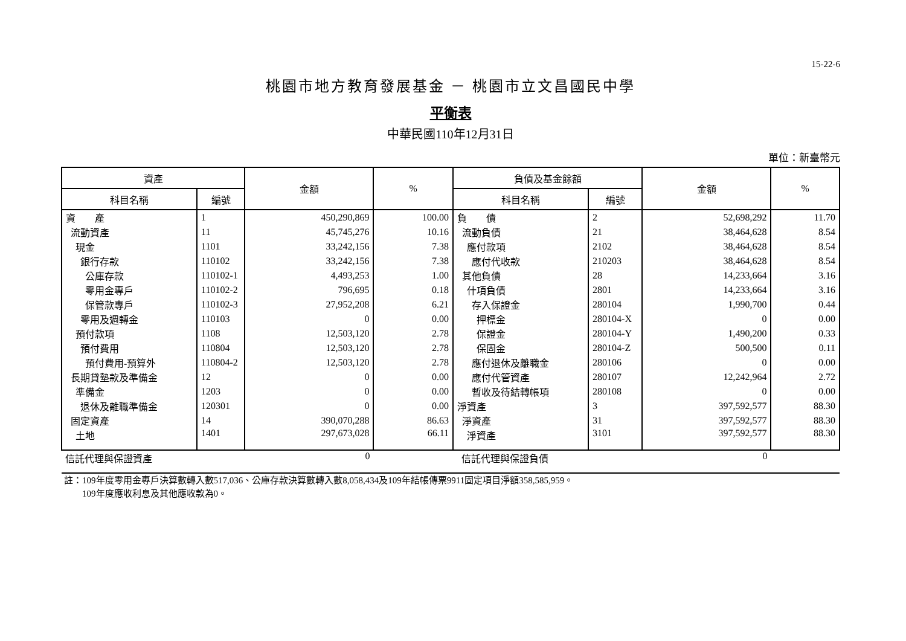15-22-6
桃園市地方教育發展基金 － 桃園市立文昌國民中學
平衡表
中華民國110年12月31日
單位：新臺幣元
| 資產 | | 金額 | % | 負債及基金餘額 | | 金額 | % |
| --- | --- | --- | --- | --- | --- | --- | --- |
| 科目名稱 | 編號 | | | 科目名稱 | 編號 | | |
| 資 產 | 1 | 450,290,869 | 100.00 | 負 債 | 2 | 52,698,292 | 11.70 |
| 流動資產 | 11 | 45,745,276 | 10.16 | 流動負債 | 21 | 38,464,628 | 8.54 |
| 現金 | 1101 | 33,242,156 | 7.38 | 應付款項 | 2102 | 38,464,628 | 8.54 |
| 銀行存款 | 110102 | 33,242,156 | 7.38 | 應付代收款 | 210203 | 38,464,628 | 8.54 |
| 公庫存款 | 110102-1 | 4,493,253 | 1.00 | 其他負債 | 28 | 14,233,664 | 3.16 |
| 零用金專戶 | 110102-2 | 796,695 | 0.18 | 什項負債 | 2801 | 14,233,664 | 3.16 |
| 保管款專戶 | 110102-3 | 27,952,208 | 6.21 | 存入保證金 | 280104 | 1,990,700 | 0.44 |
| 零用及週轉金 | 110103 | 0 | 0.00 | 押標金 | 280104-X | 0 | 0.00 |
| 預付款項 | 1108 | 12,503,120 | 2.78 | 保證金 | 280104-Y | 1,490,200 | 0.33 |
| 預付費用 | 110804 | 12,503,120 | 2.78 | 保固金 | 280104-Z | 500,500 | 0.11 |
| 預付費用-預算外 | 110804-2 | 12,503,120 | 2.78 | 應付退休及離職金 | 280106 | 0 | 0.00 |
| 長期貸墊款及準備金 | 12 | 0 | 0.00 | 應付代管資產 | 280107 | 12,242,964 | 2.72 |
| 準備金 | 1203 | 0 | 0.00 | 暫收及待結轉帳項 | 280108 | 0 | 0.00 |
| 退休及離職準備金 | 120301 | 0 | 0.00 | 淨資產 | 3 | 397,592,577 | 88.30 |
| 固定資產 | 14 | 390,070,288 | 86.63 | 淨資產 | 31 | 397,592,577 | 88.30 |
| 土地 | 1401 | 297,673,028 | 66.11 | 淨資產 | 3101 | 397,592,577 | 88.30 |
| 信託代理與保證資產 | | 0 | | 信託代理與保證負債 | | 0 | |
註：109年度零用金專戶決算數轉入數517,036、公庫存款決算數轉入數8,058,434及109年結帳傳票9911固定項目淨額358,585,959。
109年度應收利息及其他應收款為0。